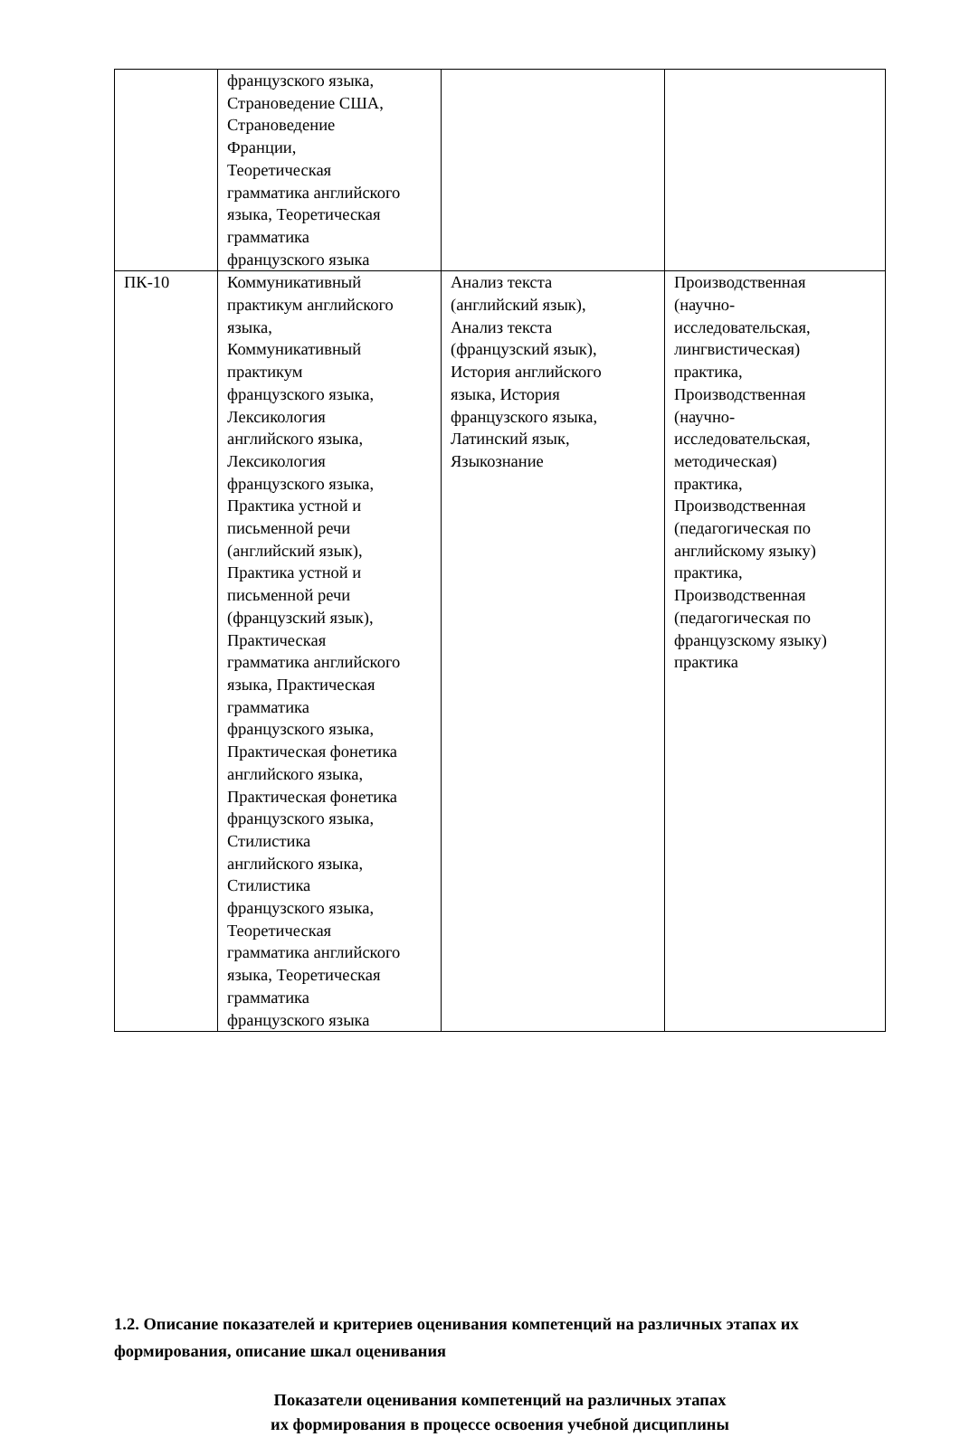| | французского языка, Страноведение США, Страноведение Франции, Теоретическая грамматика английского языка, Теоретическая грамматика французского языка | | |
| ПК-10 | Коммуникативный практикум английского языка, Коммуникативный практикум французского языка, Лексикология английского языка, Лексикология французского языка, Практика устной и письменной речи (английский язык), Практика устной и письменной речи (французский язык), Практическая грамматика английского языка, Практическая грамматика французского языка, Практическая фонетика английского языка, Практическая фонетика французского языка, Стилистика английского языка, Стилистика французского языка, Теоретическая грамматика английского языка, Теоретическая грамматика французского языка | Анализ текста (английский язык), Анализ текста (французский язык), История английского языка, История французского языка, Латинский язык, Языкознание | Производственная (научно- исследовательская, лингвистическая) практика, Производственная (научно- исследовательская, методическая) практика, Производственная (педагогическая по английскому языку) практика, Производственная (педагогическая по французскому языку) практика |
1.2. Описание показателей и критериев оценивания компетенций на различных этапах их формирования, описание шкал оценивания
Показатели оценивания компетенций на различных этапах
их формирования в процессе освоения учебной дисциплины